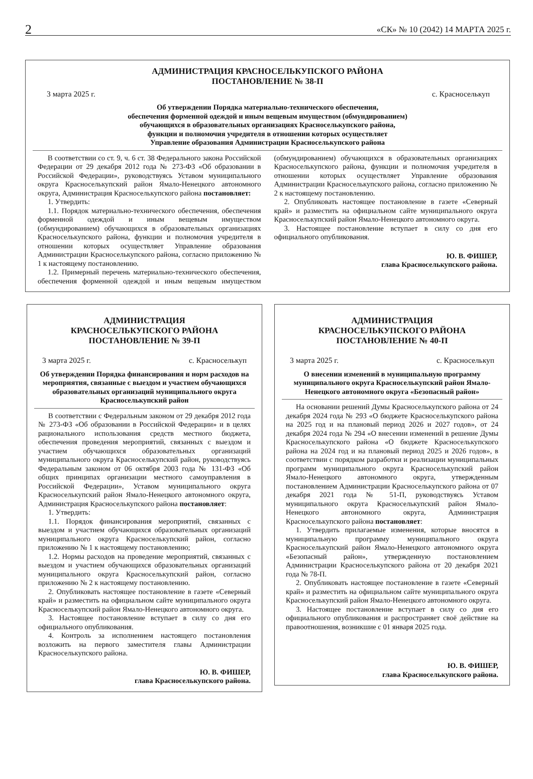2 «СК» № 10 (2042) 14 МАРТА 2025 г.
АДМИНИСТРАЦИЯ КРАСНОСЕЛЬКУПСКОГО РАЙОНА
ПОСТАНОВЛЕНИЕ № 38-П
3 марта 2025 г. с. Красноселькуп
Об утверждении Порядка материально-технического обеспечения,
обеспечения форменной одеждой и иным вещевым имуществом (обмундированием)
обучающихся в образовательных организациях Красноселькупского района,
функции и полномочия учредителя в отношении которых осуществляет
Управление образования Администрации Красноселькупского района
В соответствии со ст. 9, ч. 6 ст. 38 Федерального закона Российской Федерации от 29 декабря 2012 года № 273-ФЗ «Об образовании в Российской Федерации», руководствуясь Уставом муниципального округа Красноселькупский район Ямало-Ненецкого автономного округа, Администрация Красноселькупского района постановляет:
1. Утвердить:
1.1. Порядок материально-технического обеспечения, обеспечения форменной одеждой и иным вещевым имуществом (обмундированием) обучающихся в образовательных организациях Красноселькупского района, функции и полномочия учредителя в отношении которых осуществляет Управление образования Администрации Красноселькупского района, согласно приложению № 1 к настоящему постановлению.
1.2. Примерный перечень материально-технического обеспечения, обеспечения форменной одеждой и иным вещевым имуществом (обмундированием) обучающихся в образовательных организациях Красноселькупского района, функции и полномочия учредителя в отношении которых осуществляет Управление образования Администрации Красноселькупского района, согласно приложению № 2 к настоящему постановлению.
2. Опубликовать настоящее постановление в газете «Северный край» и разместить на официальном сайте муниципального округа Красноселькупский район Ямало-Ненецкого автономного округа.
3. Настоящее постановление вступает в силу со дня его официального опубликования.
Ю. В. ФИШЕР,
глава Красноселькупского района.
АДМИНИСТРАЦИЯ
КРАСНОСЕЛЬКУПСКОГО РАЙОНА
ПОСТАНОВЛЕНИЕ № 39-П
3 марта 2025 г. с. Красноселькуп
Об утверждении Порядка финансирования и норм расходов на мероприятия, связанные с выездом и участием обучающихся образовательных организаций муниципального округа Красноселькупский район
В соответствии с Федеральным законом от 29 декабря 2012 года № 273-ФЗ «Об образовании в Российской Федерации» и в целях рационального использования средств местного бюджета, обеспечения проведения мероприятий, связанных с выездом и участием обучающихся образовательных организаций муниципального округа Красноселькупский район, руководствуясь Федеральным законом от 06 октября 2003 года № 131-ФЗ «Об общих принципах организации местного самоуправления в Российской Федерации», Уставом муниципального округа Красноселькупский район Ямало-Ненецкого автономного округа, Администрация Красноселькупского района постановляет:
1. Утвердить:
1.1. Порядок финансирования мероприятий, связанных с выездом и участием обучающихся образовательных организаций муниципального округа Красноселькупский район, согласно приложению № 1 к настоящему постановлению;
1.2. Нормы расходов на проведение мероприятий, связанных с выездом и участием обучающихся образовательных организаций муниципального округа Красноселькупский район, согласно приложению № 2 к настоящему постановлению.
2. Опубликовать настоящее постановление в газете «Северный край» и разместить на официальном сайте муниципального округа Красноселькупский район Ямало-Ненецкого автономного округа.
3. Настоящее постановление вступает в силу со дня его официального опубликования.
4. Контроль за исполнением настоящего постановления возложить на первого заместителя главы Администрации Красноселькупского района.
Ю. В. ФИШЕР,
глава Красноселькупского района.
АДМИНИСТРАЦИЯ
КРАСНОСЕЛЬКУПСКОГО РАЙОНА
ПОСТАНОВЛЕНИЕ № 40-П
3 марта 2025 г. с. Красноселькуп
О внесении изменений в муниципальную программу муниципального округа Красноселькупский район Ямало-Ненецкого автономного округа «Безопасный район»
На основании решений Думы Красноселькупского района от 24 декабря 2024 года № 293 «О бюджете Красноселькупского района на 2025 год и на плановый период 2026 и 2027 годов», от 24 декабря 2024 года № 294 «О внесении изменений в решение Думы Красноселькупского района «О бюджете Красноселькупского района на 2024 год и на плановый период 2025 и 2026 годов», в соответствии с порядком разработки и реализации муниципальных программ муниципального округа Красноселькупский район Ямало-Ненецкого автономного округа, утвержденным постановлением Администрации Красноселькупского района от 07 декабря 2021 года № 51-П, руководствуясь Уставом муниципального округа Красноселькупский район Ямало-Ненецкого автономного округа, Администрация Красноселькупского района постановляет:
1. Утвердить прилагаемые изменения, которые вносятся в муниципальную программу муниципального округа Красноселькупский район Ямало-Ненецкого автономного округа «Безопасный район», утвержденную постановлением Администрации Красноселькупского района от 20 декабря 2021 года № 78-П.
2. Опубликовать настоящее постановление в газете «Северный край» и разместить на официальном сайте муниципального округа Красноселькупский район Ямало-Ненецкого автономного округа.
3. Настоящее постановление вступает в силу со дня его официального опубликования и распространяет своё действие на правоотношения, возникшие с 01 января 2025 года.
Ю. В. ФИШЕР,
глава Красноселькупского района.